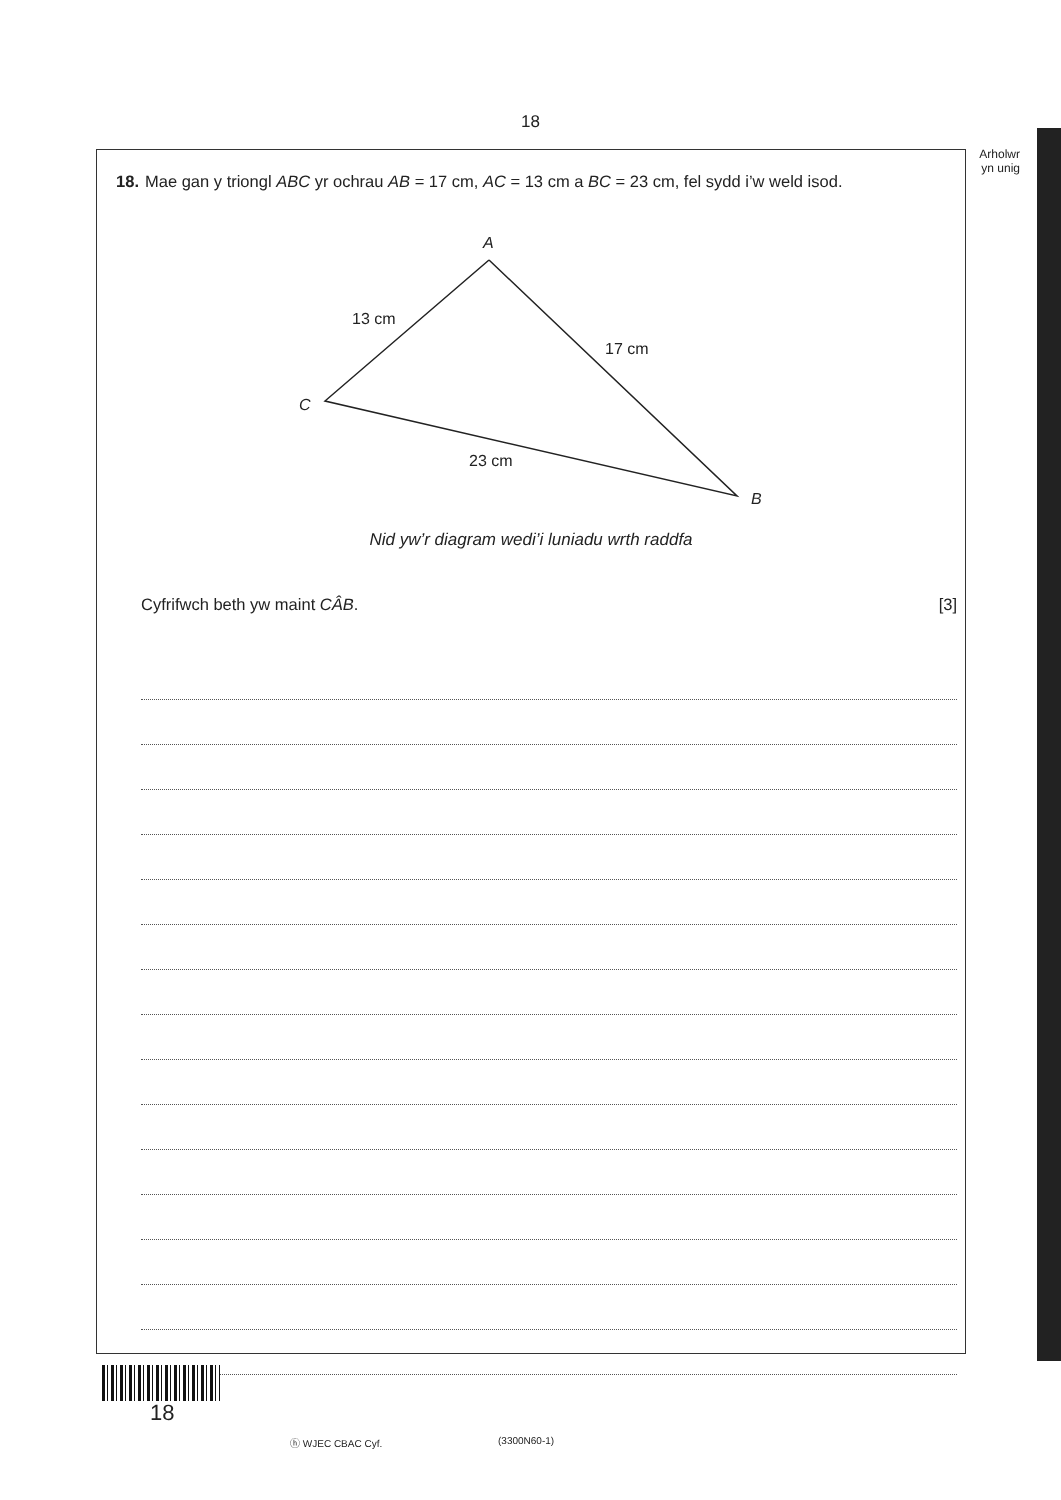18
Arholwr yn unig
18. Mae gan y triongl ABC yr ochrau AB = 17 cm, AC = 13 cm a BC = 23 cm, fel sydd i’w weld isod.
A
C
B
13 cm
17 cm
23 cm
Nid yw’r diagram wedi’i luniadu wrth raddfa
Cyfrifwch beth yw maint CÂB. [3]
18
ⓗ WJEC CBAC Cyf. (3300N60-1)